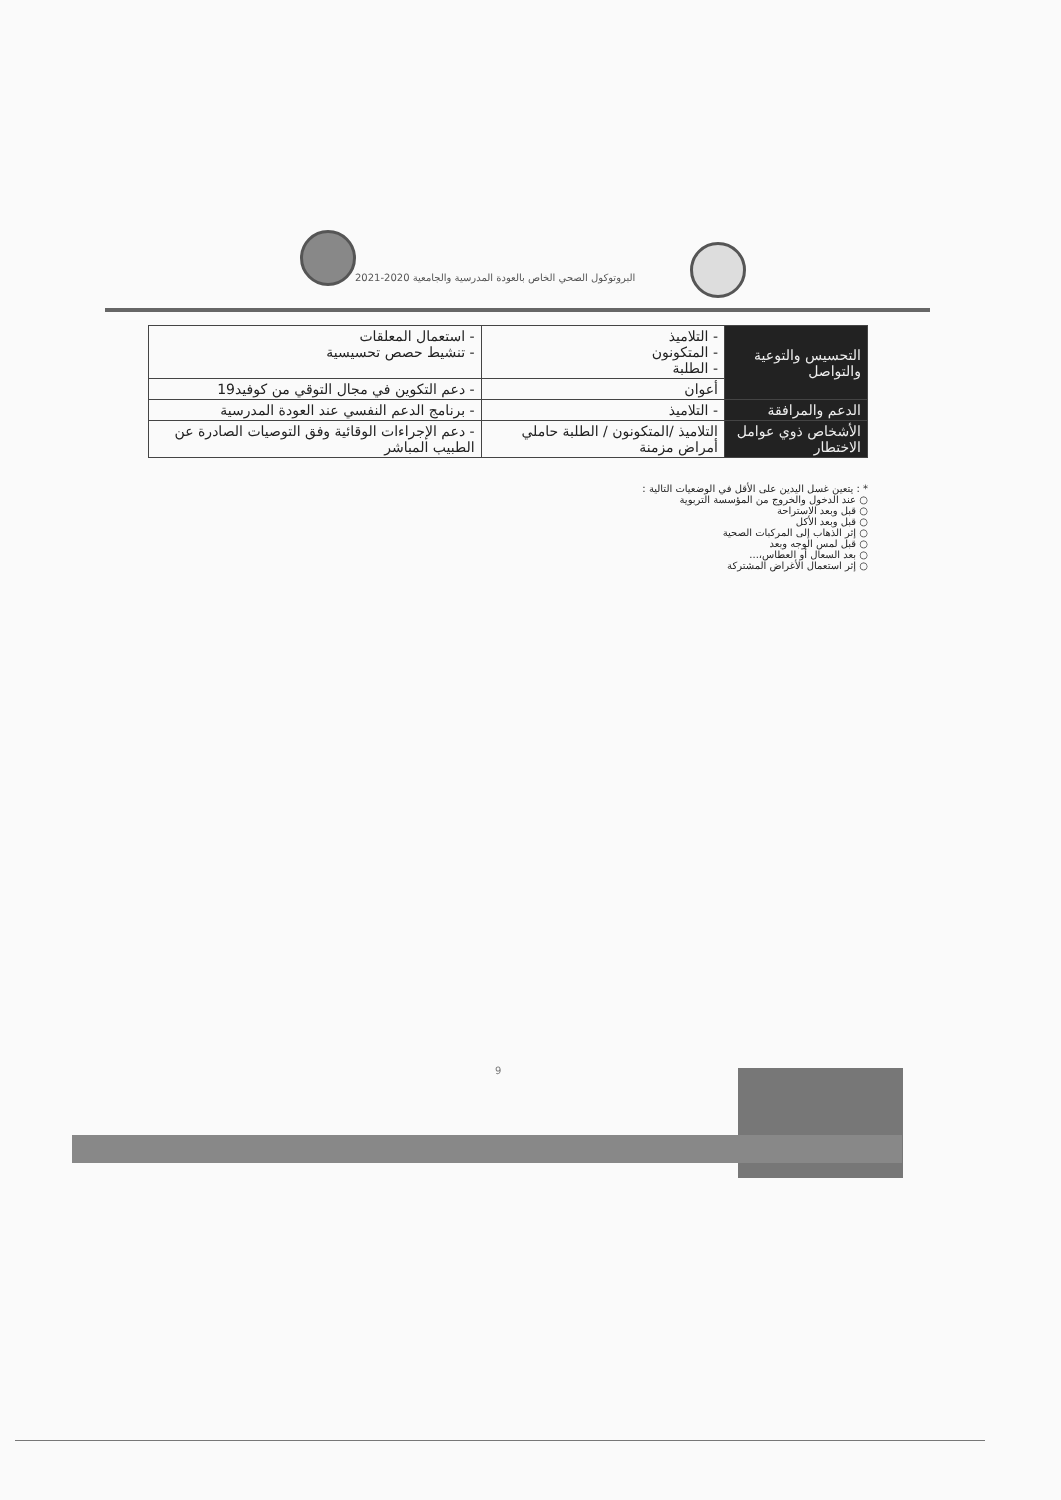البروتوكول الصحي الخاص بالعودة المدرسية والجامعية 2020-2021
| التحسيس والتوعية والتواصل | - التلاميذ - المتكونون - الطلبة | - استعمال المعلقات - تنشيط حصص تحسيسية |
| | أعوان | - دعم التكوين في مجال التوقي من كوفيد19 |
| الدعم والمرافقة | - التلاميذ | - برنامج الدعم النفسي عند العودة المدرسية |
| الأشخاص ذوي عوامل الاختطار | التلاميذ /المتكونون / الطلبة حاملي أمراض مزمنة | - دعم الإجراءات الوقائية وفق التوصيات الصادرة عن الطبيب المباشر |
* : يتعين غسل اليدين على الأقل في الوضعيات التالية :
○ عند الدخول والخروج من المؤسسة التربوية
○ قبل وبعد الاستراحة
○ قبل وبعد الأكل
○ إثر الذهاب إلى المركبات الصحية
○ قبل لمس الوجه وبعد
○ بعد السعال أو العطاس،...
○ إثر استعمال الأغراض المشتركة
9